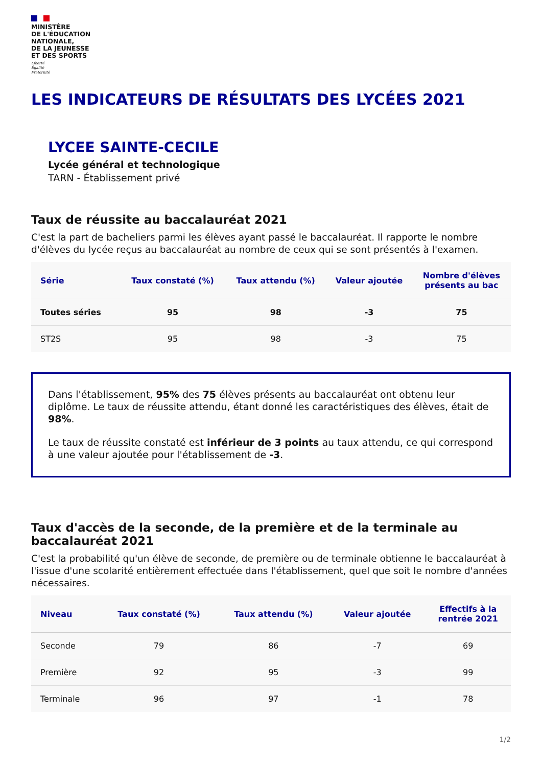MINISTÈRE
DE L'ÉDUCATION
NATIONALE,
DE LA JEUNESSE
ET DES SPORTS
Liberté
Égalité
Fraternité
LES INDICATEURS DE RÉSULTATS DES LYCÉES 2021
LYCEE SAINTE-CECILE
Lycée général et technologique
TARN - Établissement privé
Taux de réussite au baccalauréat 2021
C'est la part de bacheliers parmi les élèves ayant passé le baccalauréat. Il rapporte le nombre d'élèves du lycée reçus au baccalauréat au nombre de ceux qui se sont présentés à l'examen.
| Série | Taux constaté (%) | Taux attendu (%) | Valeur ajoutée | Nombre d'élèves présents au bac |
| --- | --- | --- | --- | --- |
| Toutes séries | 95 | 98 | -3 | 75 |
| ST2S | 95 | 98 | -3 | 75 |
Dans l'établissement, 95% des 75 élèves présents au baccalauréat ont obtenu leur diplôme. Le taux de réussite attendu, étant donné les caractéristiques des élèves, était de 98%.
Le taux de réussite constaté est inférieur de 3 points au taux attendu, ce qui correspond à une valeur ajoutée pour l'établissement de -3.
Taux d'accès de la seconde, de la première et de la terminale au baccalauréat 2021
C'est la probabilité qu'un élève de seconde, de première ou de terminale obtienne le baccalauréat à l'issue d'une scolarité entièrement effectuée dans l'établissement, quel que soit le nombre d'années nécessaires.
| Niveau | Taux constaté (%) | Taux attendu (%) | Valeur ajoutée | Effectifs à la rentrée 2021 |
| --- | --- | --- | --- | --- |
| Seconde | 79 | 86 | -7 | 69 |
| Première | 92 | 95 | -3 | 99 |
| Terminale | 96 | 97 | -1 | 78 |
1/2